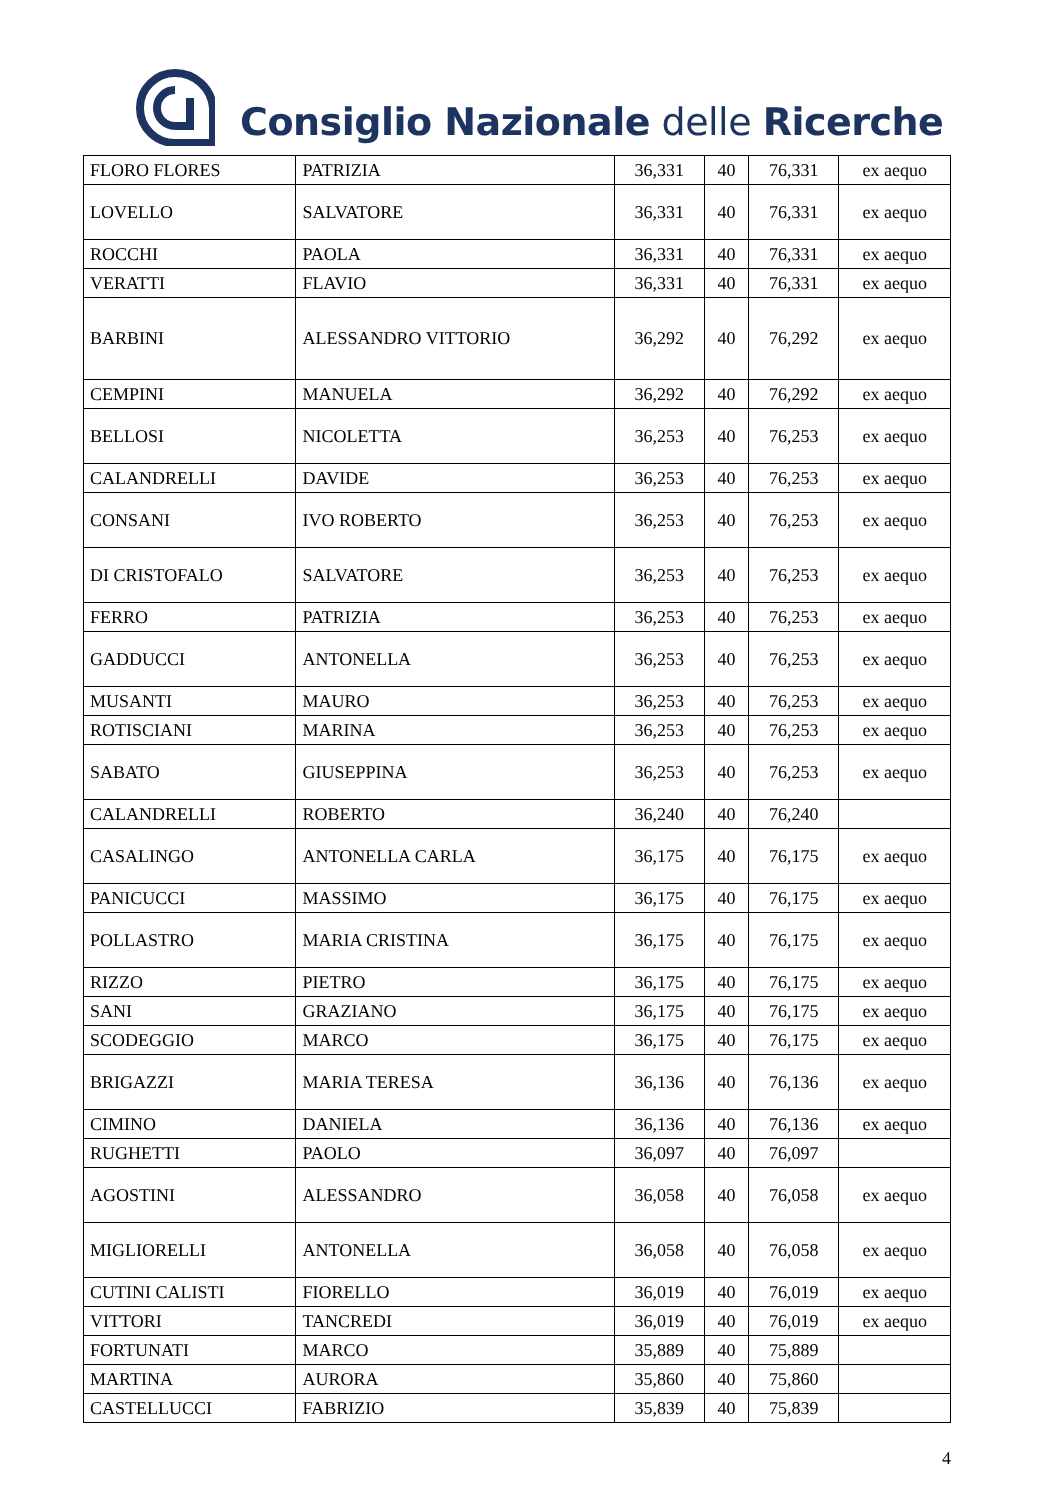Consiglio Nazionale delle Ricerche
| FLORO FLORES | PATRIZIA | 36,331 | 40 | 76,331 | ex aequo |
| LOVELLO | SALVATORE | 36,331 | 40 | 76,331 | ex aequo |
| ROCCHI | PAOLA | 36,331 | 40 | 76,331 | ex aequo |
| VERATTI | FLAVIO | 36,331 | 40 | 76,331 | ex aequo |
| BARBINI | ALESSANDRO VITTORIO | 36,292 | 40 | 76,292 | ex aequo |
| CEMPINI | MANUELA | 36,292 | 40 | 76,292 | ex aequo |
| BELLOSI | NICOLETTA | 36,253 | 40 | 76,253 | ex aequo |
| CALANDRELLI | DAVIDE | 36,253 | 40 | 76,253 | ex aequo |
| CONSANI | IVO ROBERTO | 36,253 | 40 | 76,253 | ex aequo |
| DI CRISTOFALO | SALVATORE | 36,253 | 40 | 76,253 | ex aequo |
| FERRO | PATRIZIA | 36,253 | 40 | 76,253 | ex aequo |
| GADDUCCI | ANTONELLA | 36,253 | 40 | 76,253 | ex aequo |
| MUSANTI | MAURO | 36,253 | 40 | 76,253 | ex aequo |
| ROTISCIANI | MARINA | 36,253 | 40 | 76,253 | ex aequo |
| SABATO | GIUSEPPINA | 36,253 | 40 | 76,253 | ex aequo |
| CALANDRELLI | ROBERTO | 36,240 | 40 | 76,240 | |
| CASALINGO | ANTONELLA CARLA | 36,175 | 40 | 76,175 | ex aequo |
| PANICUCCI | MASSIMO | 36,175 | 40 | 76,175 | ex aequo |
| POLLASTRO | MARIA CRISTINA | 36,175 | 40 | 76,175 | ex aequo |
| RIZZO | PIETRO | 36,175 | 40 | 76,175 | ex aequo |
| SANI | GRAZIANO | 36,175 | 40 | 76,175 | ex aequo |
| SCODEGGIO | MARCO | 36,175 | 40 | 76,175 | ex aequo |
| BRIGAZZI | MARIA TERESA | 36,136 | 40 | 76,136 | ex aequo |
| CIMINO | DANIELA | 36,136 | 40 | 76,136 | ex aequo |
| RUGHETTI | PAOLO | 36,097 | 40 | 76,097 | |
| AGOSTINI | ALESSANDRO | 36,058 | 40 | 76,058 | ex aequo |
| MIGLIORELLI | ANTONELLA | 36,058 | 40 | 76,058 | ex aequo |
| CUTINI CALISTI | FIORELLO | 36,019 | 40 | 76,019 | ex aequo |
| VITTORI | TANCREDI | 36,019 | 40 | 76,019 | ex aequo |
| FORTUNATI | MARCO | 35,889 | 40 | 75,889 | |
| MARTINA | AURORA | 35,860 | 40 | 75,860 | |
| CASTELLUCCI | FABRIZIO | 35,839 | 40 | 75,839 | |
4